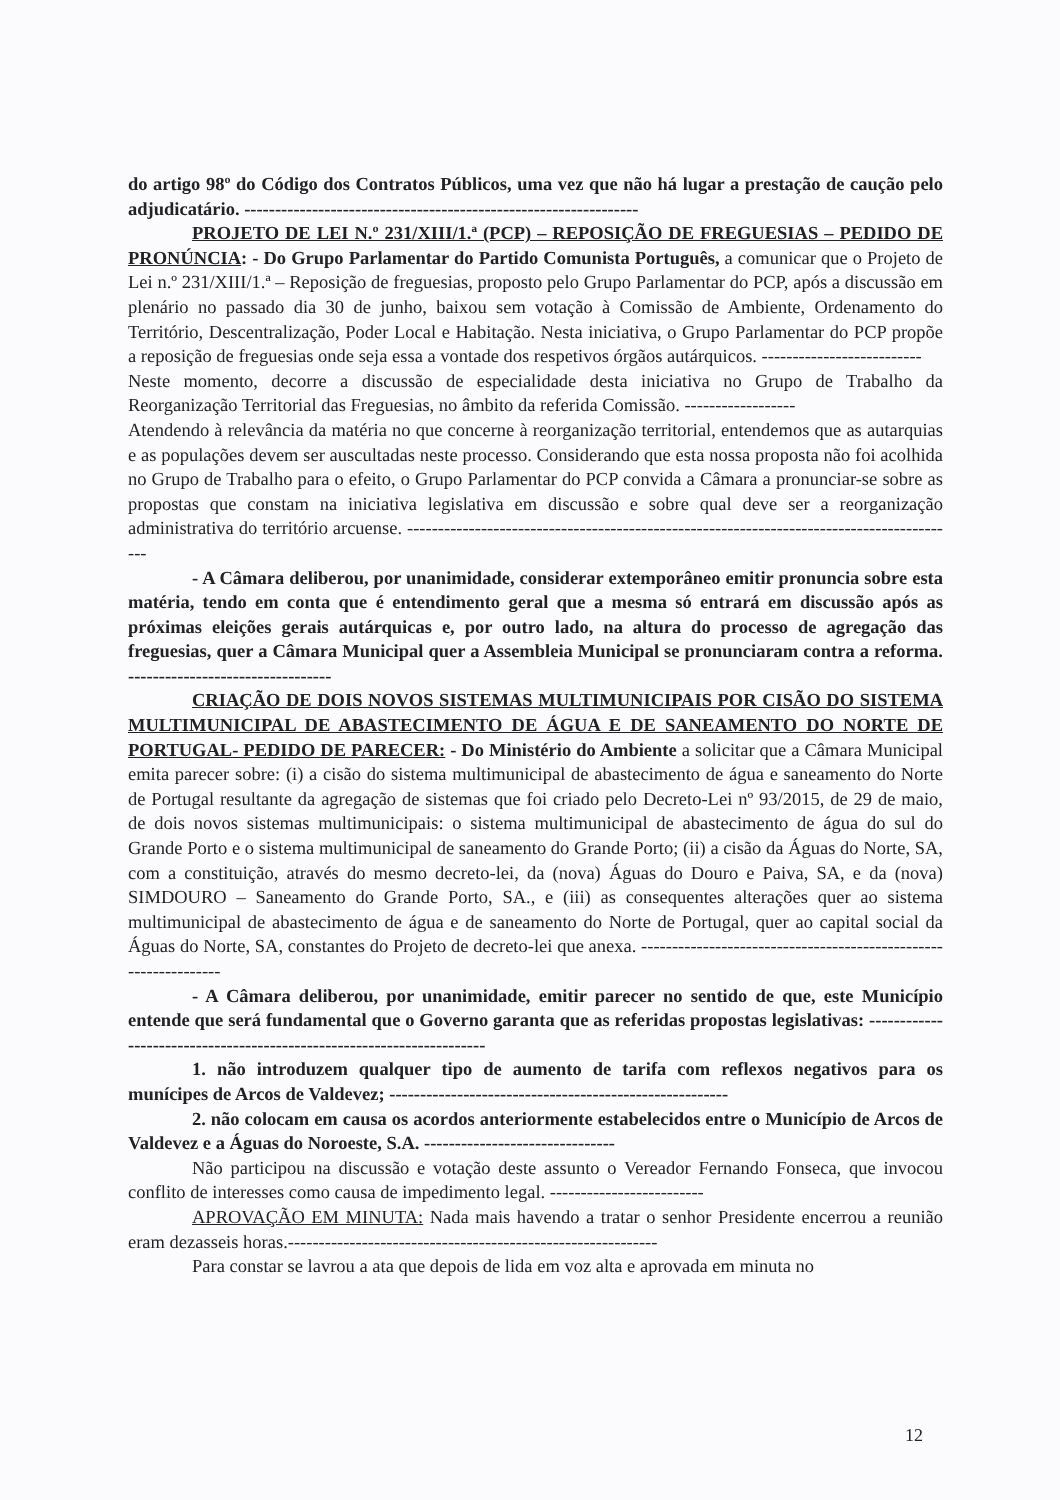do artigo 98º do Código dos Contratos Públicos, uma vez que não há lugar a prestação de caução pelo adjudicatário. ----------------------------------------------------------------
PROJETO DE LEI N.º 231/XIII/1.ª (PCP) – REPOSIÇÃO DE FREGUESIAS – PEDIDO DE PRONÚNCIA: - Do Grupo Parlamentar do Partido Comunista Português, a comunicar que o Projeto de Lei n.º 231/XIII/1.ª – Reposição de freguesias, proposto pelo Grupo Parlamentar do PCP, após a discussão em plenário no passado dia 30 de junho, baixou sem votação à Comissão de Ambiente, Ordenamento do Território, Descentralização, Poder Local e Habitação. Nesta iniciativa, o Grupo Parlamentar do PCP propõe a reposição de freguesias onde seja essa a vontade dos respetivos órgãos autárquicos. --------------------------
Neste momento, decorre a discussão de especialidade desta iniciativa no Grupo de Trabalho da Reorganização Territorial das Freguesias, no âmbito da referida Comissão. ------------------
Atendendo à relevância da matéria no que concerne à reorganização territorial, entendemos que as autarquias e as populações devem ser auscultadas neste processo. Considerando que esta nossa proposta não foi acolhida no Grupo de Trabalho para o efeito, o Grupo Parlamentar do PCP convida a Câmara a pronunciar-se sobre as propostas que constam na iniciativa legislativa em discussão e sobre qual deve ser a reorganização administrativa do território arcuense. ------------------------------------------------------------------------------------------
- A Câmara deliberou, por unanimidade, considerar extemporâneo emitir pronuncia sobre esta matéria, tendo em conta que é entendimento geral que a mesma só entrará em discussão após as próximas eleições gerais autárquicas e, por outro lado, na altura do processo de agregação das freguesias, quer a Câmara Municipal quer a Assembleia Municipal se pronunciaram contra a reforma. ---------------------------------
CRIAÇÃO DE DOIS NOVOS SISTEMAS MULTIMUNICIPAIS POR CISÃO DO SISTEMA MULTIMUNICIPAL DE ABASTECIMENTO DE ÁGUA E DE SANEAMENTO DO NORTE DE PORTUGAL- PEDIDO DE PARECER: - Do Ministério do Ambiente a solicitar que a Câmara Municipal emita parecer sobre: (i) a cisão do sistema multimunicipal de abastecimento de água e saneamento do Norte de Portugal resultante da agregação de sistemas que foi criado pelo Decreto-Lei nº 93/2015, de 29 de maio, de dois novos sistemas multimunicipais: o sistema multimunicipal de abastecimento de água do sul do Grande Porto e o sistema multimunicipal de saneamento do Grande Porto; (ii) a cisão da Águas do Norte, SA, com a constituição, através do mesmo decreto-lei, da (nova) Águas do Douro e Paiva, SA, e da (nova) SIMDOURO – Saneamento do Grande Porto, SA., e (iii) as consequentes alterações quer ao sistema multimunicipal de abastecimento de água e de saneamento do Norte de Portugal, quer ao capital social da Águas do Norte, SA, constantes do Projeto de decreto-lei que anexa. ----------------------------------------------------------------
- A Câmara deliberou, por unanimidade, emitir parecer no sentido de que, este Município entende que será fundamental que o Governo garanta que as referidas propostas legislativas: ----------------------------------------------------------------------
1. não introduzem qualquer tipo de aumento de tarifa com reflexos negativos para os munícipes de Arcos de Valdevez; -------------------------------------------------------
2. não colocam em causa os acordos anteriormente estabelecidos entre o Município de Arcos de Valdevez e a Águas do Noroeste, S.A. -------------------------------
Não participou na discussão e votação deste assunto o Vereador Fernando Fonseca, que invocou conflito de interesses como causa de impedimento legal. -------------------------
APROVAÇÃO EM MINUTA: Nada mais havendo a tratar o senhor Presidente encerrou a reunião eram dezasseis horas.------------------------------------------------------------
Para constar se lavrou a ata que depois de lida em voz alta e aprovada em minuta no
12